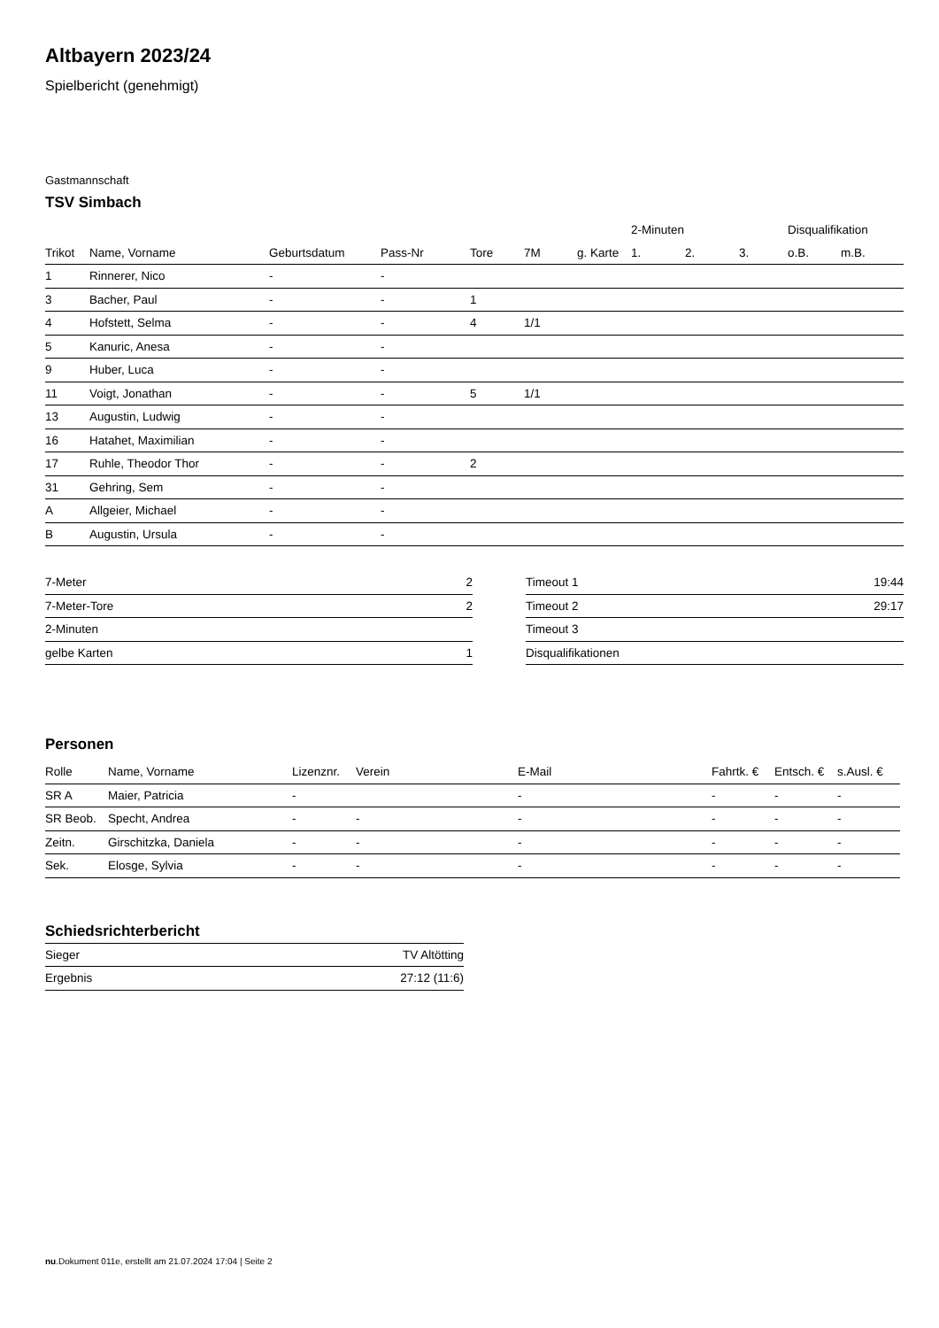Altbayern 2023/24
Spielbericht (genehmigt)
Gastmannschaft
TSV Simbach
| | | | | | | | 2-Minuten | | | Disqualifikation | |
| --- | --- | --- | --- | --- | --- | --- | --- | --- | --- | --- | --- |
| Trikot | Name, Vorname | Geburtsdatum | Pass-Nr | Tore | 7M | g. Karte | 1. | 2. | 3. | o.B. | m.B. |
| 1 | Rinnerer, Nico | - | - | | | | | | | | |
| 3 | Bacher, Paul | - | - | 1 | | | | | | | |
| 4 | Hofstett, Selma | - | - | 4 | 1/1 | | | | | | |
| 5 | Kanuric, Anesa | - | - | | | | | | | | |
| 9 | Huber, Luca | - | - | | | | | | | | |
| 11 | Voigt, Jonathan | - | - | 5 | 1/1 | | | | | | |
| 13 | Augustin, Ludwig | - | - | | | | | | | | |
| 16 | Hatahet, Maximilian | - | - | | | | | | | | |
| 17 | Ruhle, Theodor Thor | - | - | 2 | | | | | | | |
| 31 | Gehring, Sem | - | - | | | | | | | | |
| A | Allgeier, Michael | - | - | | | | | | | | |
| B | Augustin, Ursula | - | - | | | | | | | | |
| 7-Meter | 2 |
| 7-Meter-Tore | 2 |
| 2-Minuten | |
| gelbe Karten | 1 |
| Timeout 1 | 19:44 |
| Timeout 2 | 29:17 |
| Timeout 3 | |
| Disqualifikationen | |
Personen
| Rolle | Name, Vorname | Lizenznr. | Verein | E-Mail | Fahrtk. € | Entsch. € | s.Ausl. € |
| --- | --- | --- | --- | --- | --- | --- | --- |
| SR A | Maier, Patricia | - | | - | - | - | - |
| SR Beob. | Specht, Andrea | - | - | - | - | - | - |
| Zeitn. | Girschitzka, Daniela | - | - | - | - | - | - |
| Sek. | Elosge, Sylvia | - | - | - | - | - | - |
Schiedsrichterbericht
| Sieger | TV Altötting |
| Ergebnis | 27:12 (11:6) |
nu.Dokument 011e, erstellt am 21.07.2024 17:04 | Seite 2